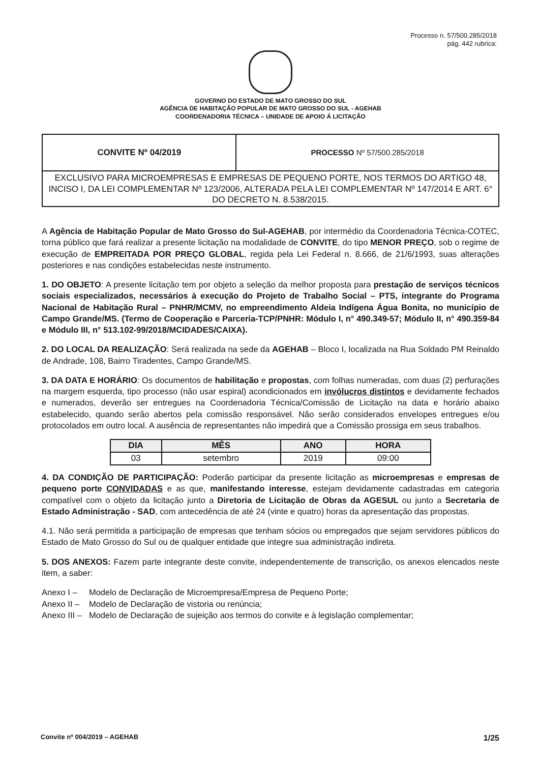Processo n. 57/500.285/2018
pág. 442 rubrica:
GOVERNO DO ESTADO DE MATO GROSSO DO SUL
AGÊNCIA DE HABITAÇÃO POPULAR DE MATO GROSSO DO SUL - AGEHAB
COORDENADORIA TÉCNICA – UNIDADE DE APOIO Á LICITAÇÃO
| CONVITE Nº 04/2019 | PROCESSO Nº 57/500.285/2018 |
| EXCLUSIVO PARA MICROEMPRESAS E EMPRESAS DE PEQUENO PORTE, NOS TERMOS DO ARTIGO 48, INCISO I, DA LEI COMPLEMENTAR Nº 123/2006, ALTERADA PELA LEI COMPLEMENTAR Nº 147/2014 E ART. 6° DO DECRETO N. 8.538/2015. | |
A Agência de Habitação Popular de Mato Grosso do Sul-AGEHAB, por intermédio da Coordenadoria Técnica-COTEC, torna público que fará realizar a presente licitação na modalidade de CONVITE, do tipo MENOR PREÇO, sob o regime de execução de EMPREITADA POR PREÇO GLOBAL, regida pela Lei Federal n. 8.666, de 21/6/1993, suas alterações posteriores e nas condições estabelecidas neste instrumento.
1. DO OBJETO: A presente licitação tem por objeto a seleção da melhor proposta para prestação de serviços técnicos sociais especializados, necessários à execução do Projeto de Trabalho Social – PTS, integrante do Programa Nacional de Habitação Rural – PNHR/MCMV, no empreendimento Aldeia Indígena Água Bonita, no município de Campo Grande/MS. (Termo de Cooperação e Parceria-TCP/PNHR: Módulo I, n° 490.349-57; Módulo II, n° 490.359-84 e Módulo III, n° 513.102-99/2018/MCIDADES/CAIXA).
2. DO LOCAL DA REALIZAÇÃO: Será realizada na sede da AGEHAB – Bloco I, localizada na Rua Soldado PM Reinaldo de Andrade, 108, Bairro Tiradentes, Campo Grande/MS.
3. DA DATA E HORÁRIO: Os documentos de habilitação e propostas, com folhas numeradas, com duas (2) perfurações na margem esquerda, tipo processo (não usar espiral) acondicionados em invólucros distintos e devidamente fechados e numerados, deverão ser entregues na Coordenadoria Técnica/Comissão de Licitação na data e horário abaixo estabelecido, quando serão abertos pela comissão responsável. Não serão considerados envelopes entregues e/ou protocolados em outro local. A ausência de representantes não impedirá que a Comissão prossiga em seus trabalhos.
| DIA | MÊS | ANO | HORA |
| --- | --- | --- | --- |
| 03 | setembro | 2019 | 09:00 |
4. DA CONDIÇÃO DE PARTICIPAÇÃO: Poderão participar da presente licitação as microempresas e empresas de pequeno porte CONVIDADAS e as que, manifestando interesse, estejam devidamente cadastradas em categoria compatível com o objeto da licitação junto a Diretoria de Licitação de Obras da AGESUL ou junto a Secretaria de Estado Administração - SAD, com antecedência de até 24 (vinte e quatro) horas da apresentação das propostas.
4.1. Não será permitida a participação de empresas que tenham sócios ou empregados que sejam servidores públicos do Estado de Mato Grosso do Sul ou de qualquer entidade que integre sua administração indireta.
5. DOS ANEXOS: Fazem parte integrante deste convite, independentemente de transcrição, os anexos elencados neste item, a saber:
| Anexo I – | Modelo de Declaração de Microempresa/Empresa de Pequeno Porte; |
| Anexo II – | Modelo de Declaração de vistoria ou renúncia; |
| Anexo III – | Modelo de Declaração de sujeição aos termos do convite e à legislação complementar; |
Convite nº 004/2019 – AGEHAB 1/25